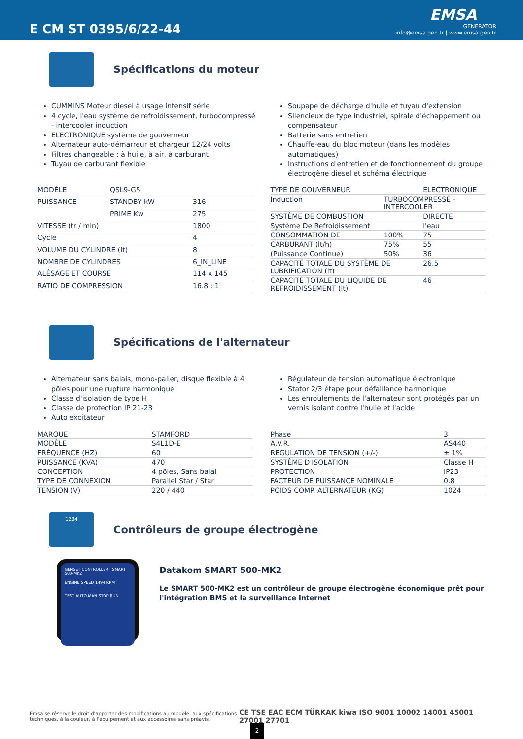E CM ST 0395/6/22-44
EMSA
GENERATOR
info@emsa.gen.tr | www.emsa.gen.tr
Spécifications du moteur
CUMMINS Moteur diesel à usage intensif série
4 cycle, l'eau système de refroidissement, turbocompressé - intercooler induction
ELECTRONIQUE système de gouverneur
Alternateur auto-démarreur et chargeur 12/24 volts
Filtres changeable : à huile, à air, à carburant
Tuyau de carburant flexible
Soupape de décharge d'huile et tuyau d'extension
Silencieux de type industriel, spirale d'échappement ou compensateur
Batterie sans entretien
Chauffe-eau du bloc moteur (dans les modèles automatiques)
Instructions d'entretien et de fonctionnement du groupe électrogène diesel et schéma électrique
| MODÈLE | QSL9-G5 | |
| PUISSANCE | STANDBY kW | 316 |
| | PRIME Kw | 275 |
| VITESSE (tr / min) | | 1800 |
| Cycle | | 4 |
| VOLUME DU CYLINDRE (lt) | | 8 |
| NOMBRE DE CYLINDRES | | 6_IN_LINE |
| ALÉSAGE ET COURSE | | 114 x 145 |
| RATIO DE COMPRESSION | | 16.8 : 1 |
| TYPE DE GOUVERNEUR | | ELECTRONIQUE |
| Induction | TURBOCOMPRESSÉ - INTERCOOLER | |
| SYSTÈME DE COMBUSTION | | DIRECTE |
| Système De Refroidissement | | l'eau |
| CONSOMMATION DE | 100% | 75 |
| CARBURANT (lt/h) | 75% | 55 |
| (Puissance Continue) | 50% | 36 |
| CAPACITÉ TOTALE DU SYSTÈME DE LUBRIFICATION (lt) | | 26.5 |
| CAPACITÉ TOTALE DU LIQUIDE DE REFROIDISSEMENT (lt) | | 46 |
Spécifications de l'alternateur
Alternateur sans balais, mono-palier, disque flexible à 4 pôles pour une rupture harmonique
Classe d'isolation de type H
Classe de protection IP 21-23
Auto excitateur
Régulateur de tension automatique électronique
Stator 2/3 étape pour défaillance harmonique
Les enroulements de l'alternateur sont protégés par un vernis isolant contre l'huile et l'acide
| MARQUE | STAMFORD |
| MODÈLE | S4L1D-E |
| FRÉQUENCE (HZ) | 60 |
| PUISSANCE (KVA) | 470 |
| CONCEPTION | 4 pôles, Sans balai |
| TYPE DE CONNEXION | Parallel Star / Star |
| TENSION (V) | 220 / 440 |
| Phase | 3 |
| A.V.R. | AS440 |
| REGULATION DE TENSION (+/-) | ± 1% |
| SYSTÈME D'ISOLATION | Classe H |
| PROTECTION | IP23 |
| FACTEUR DE PUISSANCE NOMINALE | 0.8 |
| POIDS COMP. ALTERNATEUR (KG) | 1024 |
1234
Contrôleurs de groupe électrogène
GENSET CONTROLLER SMART 500-MK2
ENGINE SPEED 1494 RPM
TEST AUTO MAN STOP RUN
Datakom SMART 500-MK2
Le SMART 500-MK2 est un contrôleur de groupe électrogène économique prêt pour l'intégration BMS et la surveillance Internet
Emsa se réserve le droit d'apporter des modifications au modèle, aux spécifications techniques, à la couleur, à l'équipement et aux accessoires sans préavis.
CE TSE EAC ECM TÜRKAK kiwa ISO 9001 10002 14001 45001 27001 27701
2